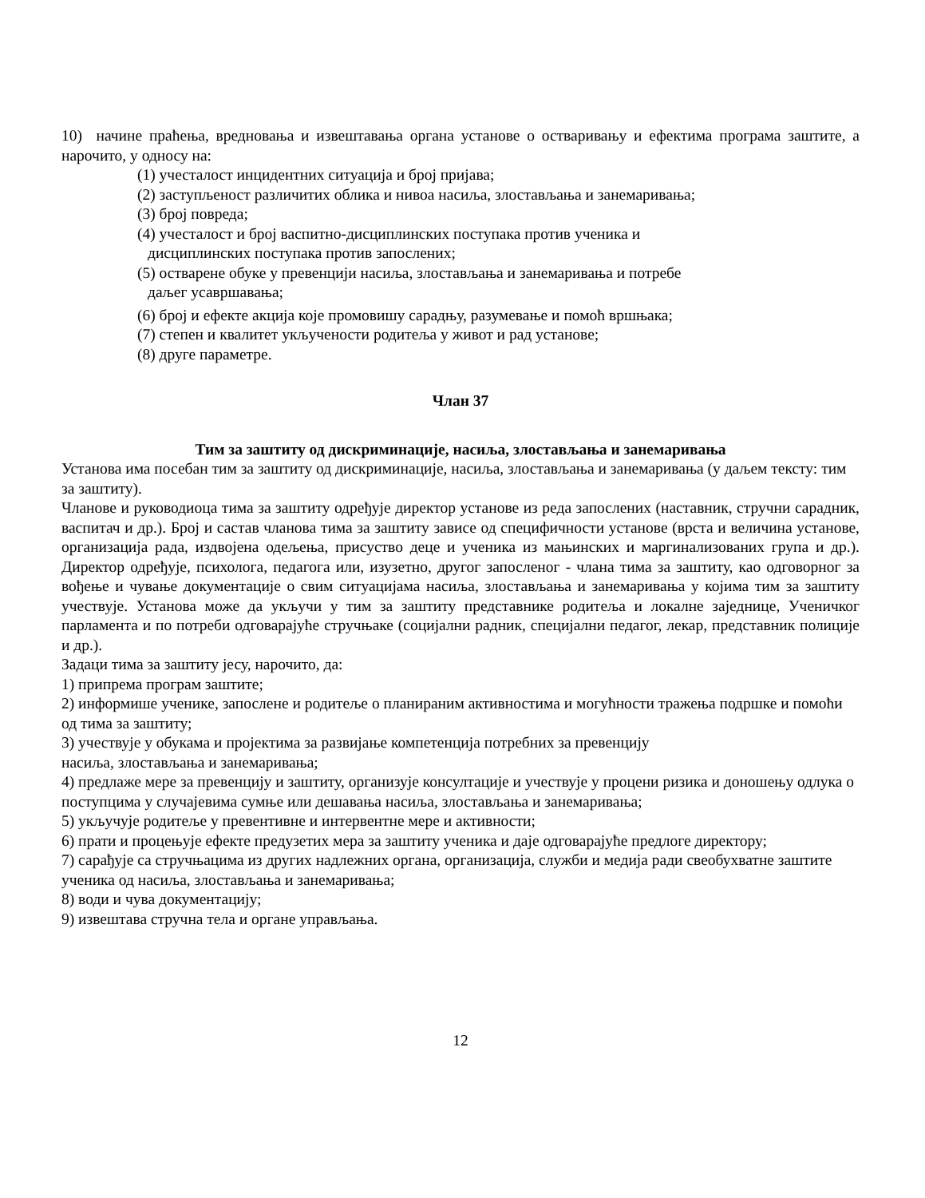10) начине праћења, вредновања и извештавања органа установе о остваривању и ефектима програма заштите, а нарочито, у односу на:
(1) учесталост инцидентних ситуација и број пријава;
(2) заступљеност различитих облика и нивоа насиља, злостављања и занемаривања;
(3) број повреда;
(4) учесталост и број васпитно-дисциплинских поступака против ученика и
дисциплинских поступака против запослених;
(5) остварене обуке у превенцији насиља, злостављања и занемаривања и потребе
даљег усавршавања;
(6) број и ефекте акција које промовишу сарадњу, разумевање и помоћ вршњака;
(7) степен и квалитет укључености родитеља у живот и рад установе;
(8) друге параметре.
Члан 37
Тим за заштиту од дискриминације, насиља, злостављања и занемаривања
Установа има посебан тим за заштиту од дискриминације, насиља, злостављања и занемаривања (у даљем тексту: тим за заштиту).
Чланове и руководиоца тима за заштиту одређује директор установе из реда запослених (наставник, стручни сарадник, васпитач и др.). Број и састав чланова тима за заштиту зависе од специфичности установе (врста и величина установе, организација рада, издвојена одељења, присуство деце и ученика из мањинских и маргинализованих група и др.). Директор одређује, психолога, педагога или, изузетно, другог запосленог - члана тима за заштиту, као одговорног за вођење и чување документације о свим ситуацијама насиља, злостављања и занемаривања у којима тим за заштиту учествује. Установа може да укључи у тим за заштиту представнике родитеља и локалне заједнице, Ученичког парламента и по потреби одговарајуће стручњаке (социјални радник, специјални педагог, лекар, представник полиције и др.).
Задаци тима за заштиту јесу, нарочито, да:
1) припрема програм заштите;
2) информише ученике, запослене и родитеље о планираним активностима и могућности тражења подршке и помоћи од тима за заштиту;
3) учествује у обукама и пројектима за развијање компетенција потребних за превенцију
насиља, злостављања и занемаривања;
4) предлаже мере за превенцију и заштиту, организује консултације и учествује у процени ризика и доношењу одлука о поступцима у случајевима сумње или дешавања насиља, злостављања и занемаривања;
5) укључује родитеље у превентивне и интервентне мере и активности;
6) прати и процењује ефекте предузетих мера за заштиту ученика и даје одговарајуће предлоге директору;
7) сарађује са стручњацима из других надлежних органа, организација, служби и медија ради свеобухватне заштите ученика од насиља, злостављања и занемаривања;
8) води и чува документацију;
9) извештава стручна тела и органе управљања.
12